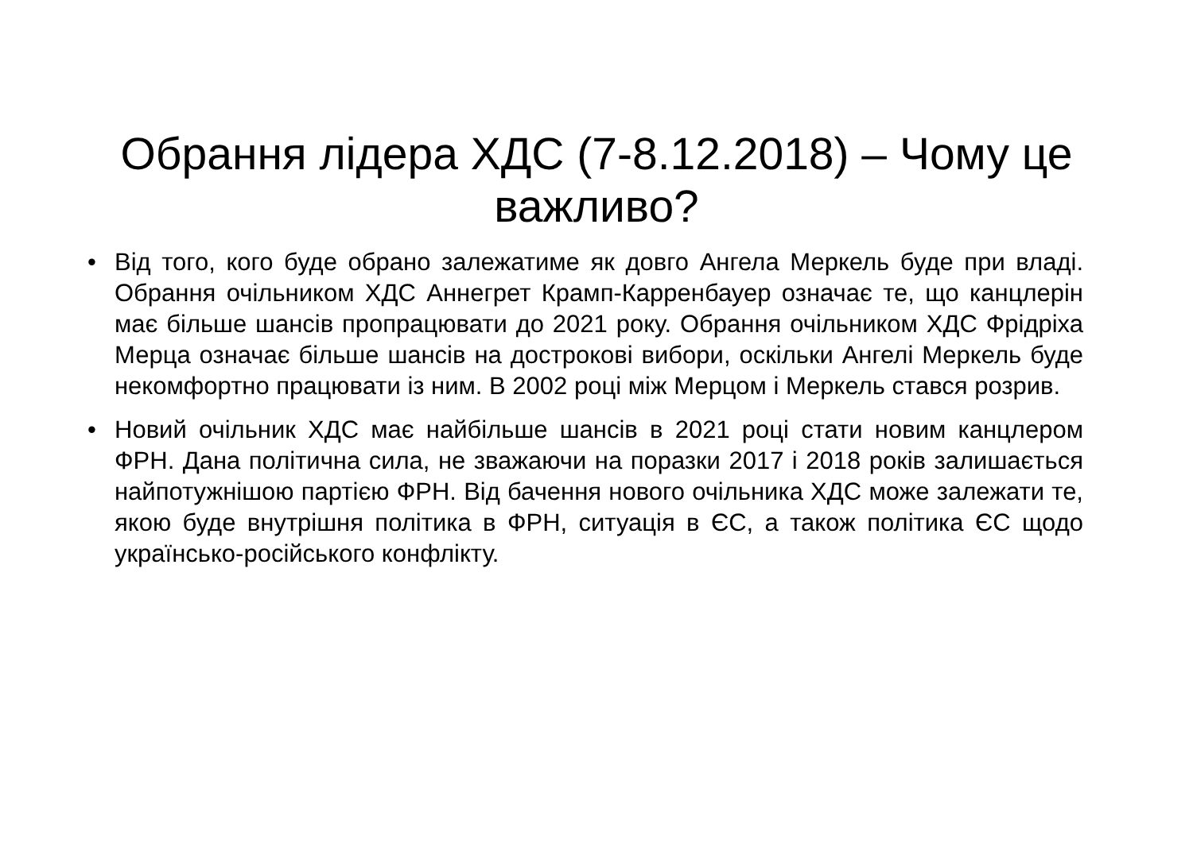Обрання лідера ХДС (7-8.12.2018) – Чому це важливо?
• Від того, кого буде обрано залежатиме як довго Ангела Меркель буде при владі. Обрання очільником ХДС Аннегрет Крамп-Карренбауер означає те, що канцлерін має більше шансів пропрацювати до 2021 року. Обрання очільником ХДС Фрідріха Мерца означає більше шансів на дострокові вибори, оскільки Ангелі Меркель буде некомфортно працювати із ним. В 2002 році між Мерцом і Меркель стався розрив.
• Новий очільник ХДС має найбільше шансів в 2021 році стати новим канцлером ФРН. Дана політична сила, не зважаючи на поразки 2017 і 2018 років залишається найпотужнішою партією ФРН. Від бачення нового очільника ХДС може залежати те, якою буде внутрішня політика в ФРН, ситуація в ЄС, а також політика ЄС щодо українсько-російського конфлікту.